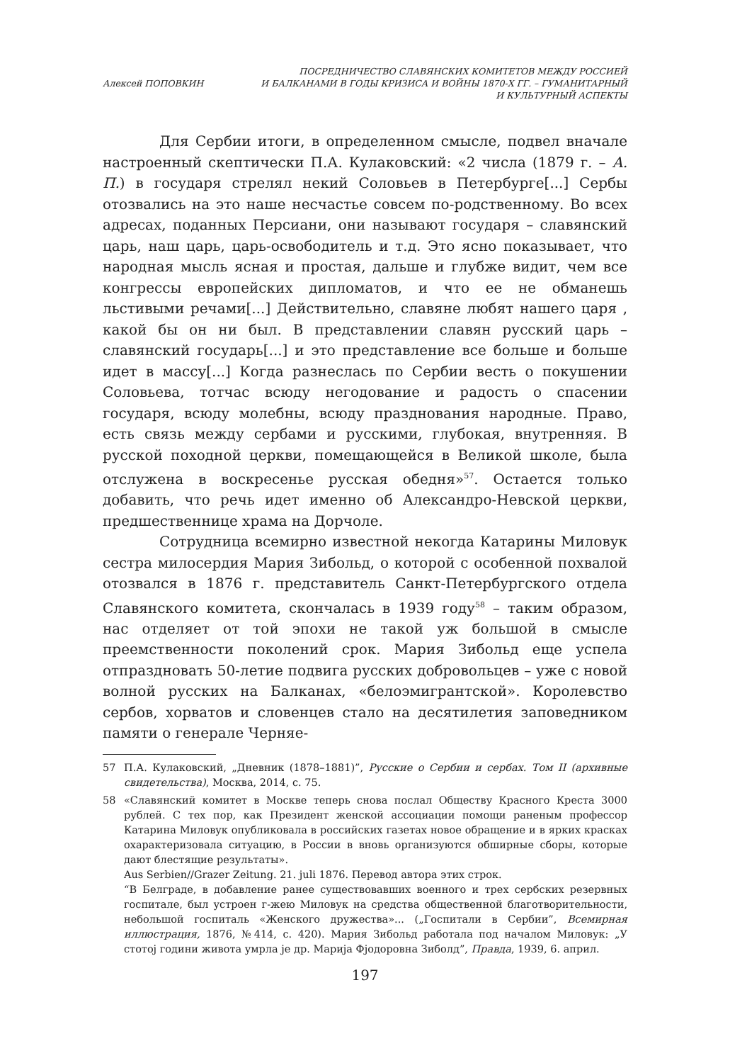Алексей ПОПОВКИН
ПОСРЕДНИЧЕСТВО СЛАВЯНСКИХ КОМИТЕТОВ МЕЖДУ РОССИЕЙ
И БАЛКАНАМИ В ГОДЫ КРИЗИСА И ВОЙНЫ 1870-Х ГГ. – ГУМАНИТАРНЫЙ
И КУЛЬТУРНЫЙ АСПЕКТЫ
Для Сербии итоги, в определенном смысле, подвел вначале настроенный скептически П.А. Кулаковский: «2 числа (1879 г. – А. П.) в государя стрелял некий Соловьев в Петербурге[...] Сербы отозвались на это наше несчастье совсем по-родственному. Во всех адресах, поданных Персиани, они называют государя – славянский царь, наш царь, царь-освободитель и т.д. Это ясно показывает, что народная мысль ясная и простая, дальше и глубже видит, чем все конгрессы европейских дипломатов, и что ее не обманешь льстивыми речами[...] Действительно, славяне любят нашего царя , какой бы он ни был. В представлении славян русский царь – славянский государь[...] и это представление все больше и больше идет в массу[...] Когда разнеслась по Сербии весть о покушении Соловьева, тотчас всюду негодование и радость о спасении государя, всюду молебны, всюду празднования народные. Право, есть связь между сербами и русскими, глубокая, внутренняя. В русской походной церкви, помещающейся в Великой школе, была отслужена в воскресенье русская обедня»<sup>57</sup>. Остается только добавить, что речь идет именно об Александро-Невской церкви, предшественнице храма на Дорчоле.
Сотрудница всемирно известной некогда Катарины Миловук сестра милосердия Мария Зибольд, о которой с особенной похвалой отозвался в 1876 г. представитель Санкт-Петербургского отдела Славянского комитета, скончалась в 1939 году<sup>58</sup> – таким образом, нас отделяет от той эпохи не такой уж большой в смысле преемственности поколений срок. Мария Зибольд еще успела отпраздновать 50-летие подвига русских добровольцев – уже с новой волной русских на Балканах, «белоэмигрантской». Королевство сербов, хорватов и словенцев стало на десятилетия заповедником памяти о генерале Черняе-
57 П.А. Кулаковский, „Дневник (1878–1881)”, Русские о Сербии и сербах. Том II (архивные свидетельства), Москва, 2014, с. 75.
58 «Славянский комитет в Москве теперь снова послал Обществу Красного Креста 3000 рублей. С тех пор, как Президент женской ассоциации помощи раненым профессор Катарина Миловук опубликовала в российских газетах новое обращение и в ярких красках охарактеризовала ситуацию, в России в вновь организуются обширные сборы, которые дают блестящие результаты».
Aus Serbien//Grazer Zeitung. 21. juli 1876. Перевод автора этих строк.
“В Белграде, в добавление ранее существовавших военного и трех сербских резервных госпитале, был устроен г-жею Миловук на средства общественной благотворительности, небольшой госпиталь «Женского дружества»... („Госпитали в Сербии”, Всемирная иллюстрация, 1876, №414, с. 420). Мария Зибольд работала под началом Миловук: „У стотој години живота умрла је др. Марија Фјодоровна Зиболд”, Правда, 1939, 6. април.
197